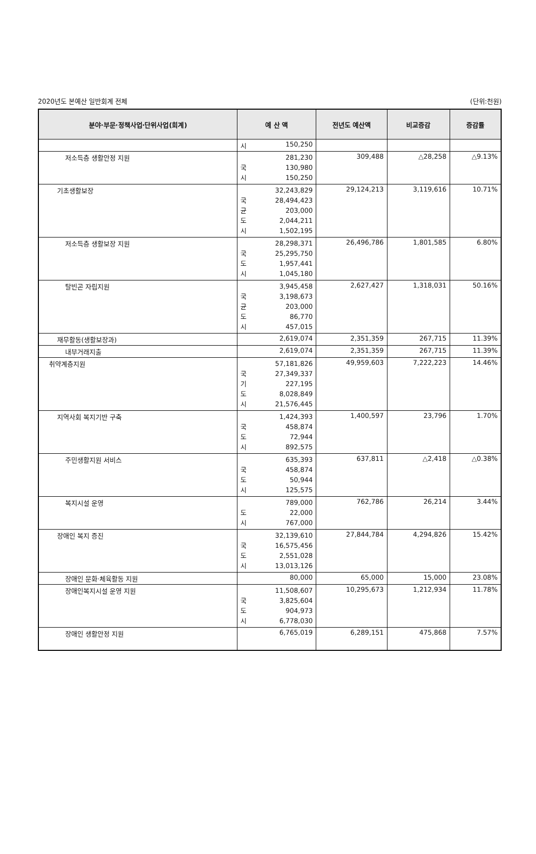2020년도 본예산 일반회계 전체 (단위:천원)
| 분야·부문·정책사업·단위사업(회계) | 예 산 액 | 전년도 예산액 | 비교증감 | 증감률 |
| --- | --- | --- | --- | --- |
| | 시 150,250 | | | |
| 저소득층 생활안정 지원 | 281,230 국 130,980 시 150,250 | 309,488 | △28,258 | △9.13% |
| 기초생활보장 | 32,243,829 국 28,494,423 균 203,000 도 2,044,211 시 1,502,195 | 29,124,213 | 3,119,616 | 10.71% |
| 저소득층 생활보장 지원 | 28,298,371 국 25,295,750 도 1,957,441 시 1,045,180 | 26,496,786 | 1,801,585 | 6.80% |
| 탈빈곤 자립지원 | 3,945,458 국 3,198,673 균 203,000 도 86,770 시 457,015 | 2,627,427 | 1,318,031 | 50.16% |
| 재무활동(생활보장과) | 2,619,074 | 2,351,359 | 267,715 | 11.39% |
| 내부거래지출 | 2,619,074 | 2,351,359 | 267,715 | 11.39% |
| 취약계층지원 | 57,181,826 국 27,349,337 기 227,195 도 8,028,849 시 21,576,445 | 49,959,603 | 7,222,223 | 14.46% |
| 지역사회 복지기반 구축 | 1,424,393 국 458,874 도 72,944 시 892,575 | 1,400,597 | 23,796 | 1.70% |
| 주민생활지원 서비스 | 635,393 국 458,874 도 50,944 시 125,575 | 637,811 | △2,418 | △0.38% |
| 복지시설 운영 | 789,000 도 22,000 시 767,000 | 762,786 | 26,214 | 3.44% |
| 장애인 복지 증진 | 32,139,610 국 16,575,456 도 2,551,028 시 13,013,126 | 27,844,784 | 4,294,826 | 15.42% |
| 장애인 문화·체육활동 지원 | 80,000 | 65,000 | 15,000 | 23.08% |
| 장애인복지시설 운영 지원 | 11,508,607 국 3,825,604 도 904,973 시 6,778,030 | 10,295,673 | 1,212,934 | 11.78% |
| 장애인 생활안정 지원 | 6,765,019 | 6,289,151 | 475,868 | 7.57% |